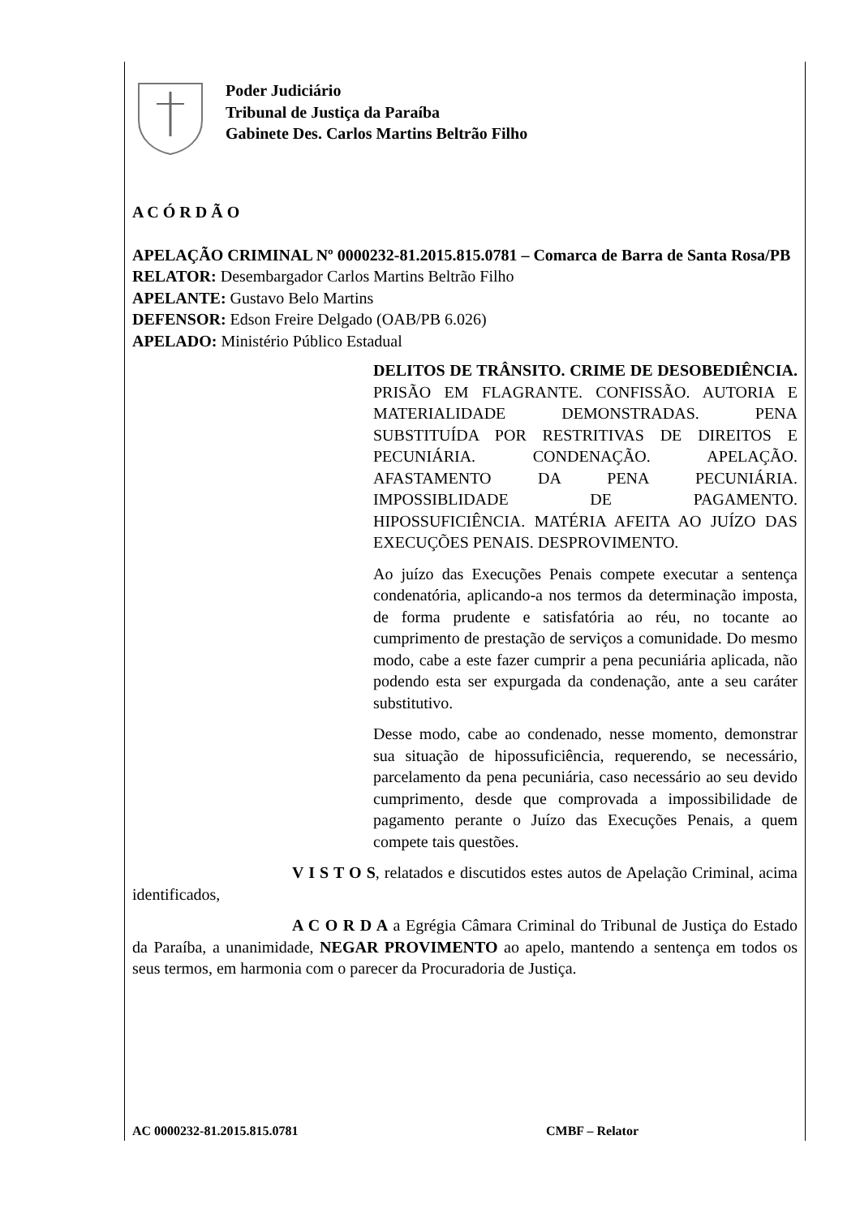Poder Judiciário
Tribunal de Justiça da Paraíba
Gabinete Des. Carlos Martins Beltrão Filho
A C Ó R D Ã O
APELAÇÃO CRIMINAL Nº 0000232-81.2015.815.0781 – Comarca de Barra de Santa Rosa/PB
RELATOR: Desembargador Carlos Martins Beltrão Filho
APELANTE: Gustavo Belo Martins
DEFENSOR: Edson Freire Delgado (OAB/PB 6.026)
APELADO: Ministério Público Estadual
DELITOS DE TRÂNSITO. CRIME DE DESOBEDIÊNCIA. PRISÃO EM FLAGRANTE. CONFISSÃO. AUTORIA E MATERIALIDADE DEMONSTRADAS. PENA SUBSTITUÍDA POR RESTRITIVAS DE DIREITOS E PECUNIÁRIA. CONDENAÇÃO. APELAÇÃO. AFASTAMENTO DA PENA PECUNIÁRIA. IMPOSSIBLIDADE DE PAGAMENTO. HIPOSSUFICIÊNCIA. MATÉRIA AFEITA AO JUÍZO DAS EXECUÇÕES PENAIS. DESPROVIMENTO.
Ao juízo das Execuções Penais compete executar a sentença condenatória, aplicando-a nos termos da determinação imposta, de forma prudente e satisfatória ao réu, no tocante ao cumprimento de prestação de serviços a comunidade. Do mesmo modo, cabe a este fazer cumprir a pena pecuniária aplicada, não podendo esta ser expurgada da condenação, ante a seu caráter substitutivo.
Desse modo, cabe ao condenado, nesse momento, demonstrar sua situação de hipossuficiência, requerendo, se necessário, parcelamento da pena pecuniária, caso necessário ao seu devido cumprimento, desde que comprovada a impossibilidade de pagamento perante o Juízo das Execuções Penais, a quem compete tais questões.
V I S T O S, relatados e discutidos estes autos de Apelação Criminal, acima identificados,
A C O R D A a Egrégia Câmara Criminal do Tribunal de Justiça do Estado da Paraíba, a unanimidade, NEGAR PROVIMENTO ao apelo, mantendo a sentença em todos os seus termos, em harmonia com o parecer da Procuradoria de Justiça.
AC 0000232-81.2015.815.0781 CMBF – Relator